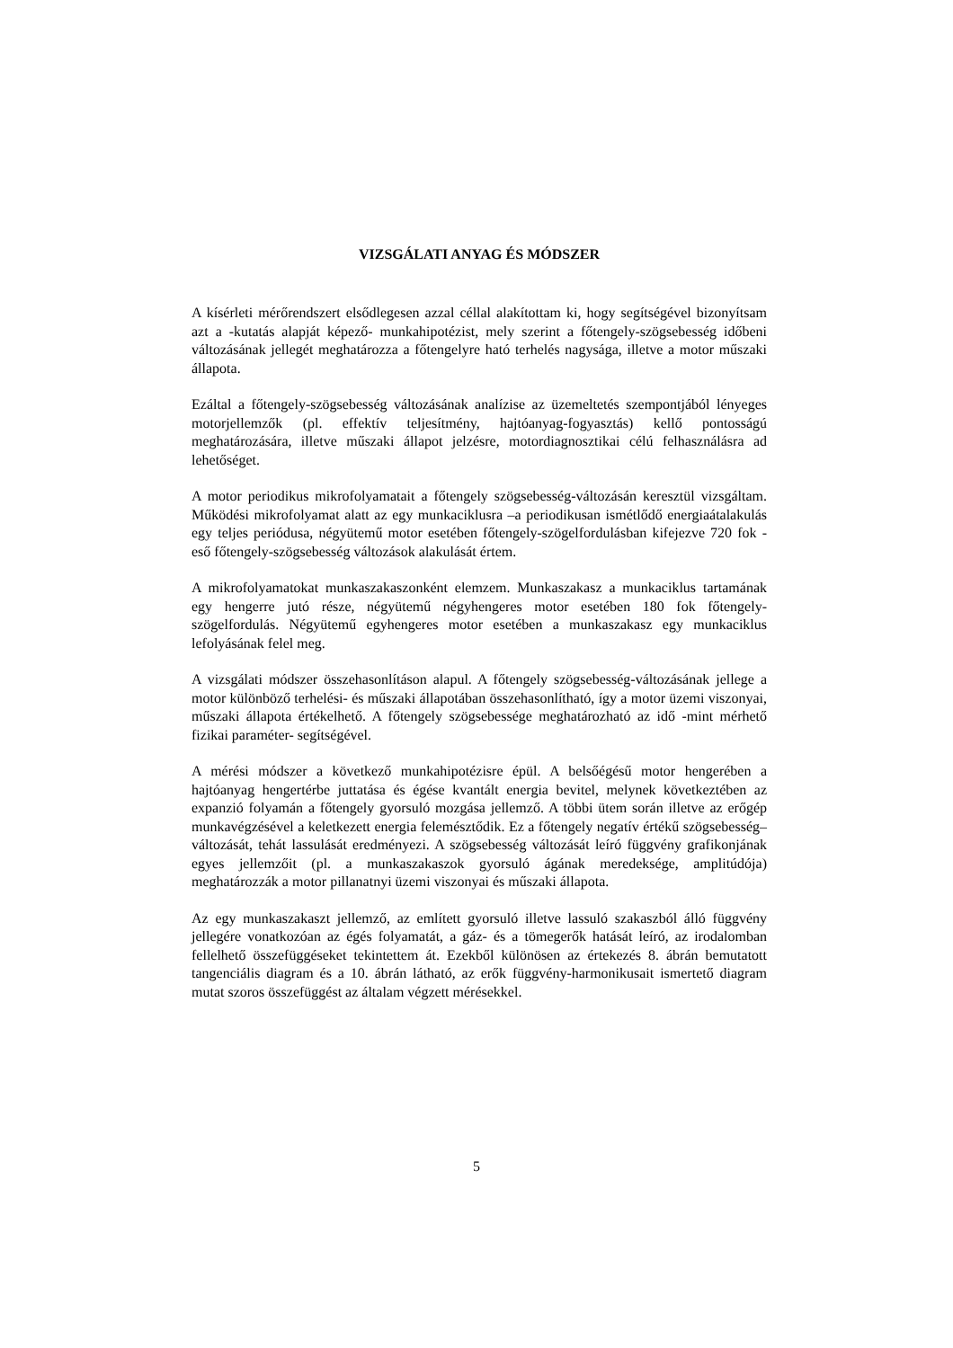VIZSGÁLATI ANYAG ÉS MÓDSZER
A kísérleti mérőrendszert elsődlegesen azzal céllal alakítottam ki, hogy segítségével bizonyítsam azt a -kutatás alapját képező- munkahipotézist, mely szerint a főtengely-szögsebesség időbeni változásának jellegét meghatározza a főtengelyre ható terhelés nagysága, illetve a motor műszaki állapota.
Ezáltal a főtengely-szögsebesség változásának analízise az üzemeltetés szempontjából lényeges motorjellemzők (pl. effektív teljesítmény, hajtóanyag-fogyasztás) kellő pontosságú meghatározására, illetve műszaki állapot jelzésre, motordiagnosztikai célú felhasználásra ad lehetőséget.
A motor periodikus mikrofolyamatait a főtengely szögsebesség-változásán keresztül vizsgáltam. Működési mikrofolyamat alatt az egy munkaciklusra –a periodikusan ismétlődő energiaátalakulás egy teljes periódusa, négyütemű motor esetében főtengely-szögelfordulásban kifejezve 720 fok - eső főtengely-szögsebesség változások alakulását értem.
A mikrofolyamatokat munkaszakaszonként elemzem. Munkaszakasz a munkaciklus tartamának egy hengerre jutó része, négyütemű négyhengeres motor esetében 180 fok főtengely-szögelfordulás. Négyütemű egyhengeres motor esetében a munkaszakasz egy munkaciklus lefolyásának felel meg.
A vizsgálati módszer összehasonlításon alapul. A főtengely szögsebesség-változásának jellege a motor különböző terhelési- és műszaki állapotában összehasonlítható, így a motor üzemi viszonyai, műszaki állapota értékelhető. A főtengely szögsebessége meghatározható az idő -mint mérhető fizikai paraméter- segítségével.
A mérési módszer a következő munkahipotézisre épül. A belsőégésű motor hengerében a hajtóanyag hengertérbe juttatása és égése kvantált energia bevitel, melynek következtében az expanzió folyamán a főtengely gyorsuló mozgása jellemző. A többi ütem során illetve az erőgép munkavégzésével a keletkezett energia felemésztődik. Ez a főtengely negatív értékű szögsebesség–változását, tehát lassulását eredményezi. A szögsebesség változását leíró függvény grafikonjának egyes jellemzőit (pl. a munkaszakaszok gyorsuló ágának meredeksége, amplitúdója) meghatározzák a motor pillanatnyi üzemi viszonyai és műszaki állapota.
Az egy munkaszakaszt jellemző, az említett gyorsuló illetve lassuló szakaszból álló függvény jellegére vonatkozóan az égés folyamatát, a gáz- és a tömegerők hatását leíró, az irodalomban fellelhető összefüggéseket tekintettem át. Ezekből különösen az értekezés 8. ábrán bemutatott tangenciális diagram és a 10. ábrán látható, az erők függvény-harmonikusait ismertető diagram mutat szoros összefüggést az általam végzett mérésekkel.
5